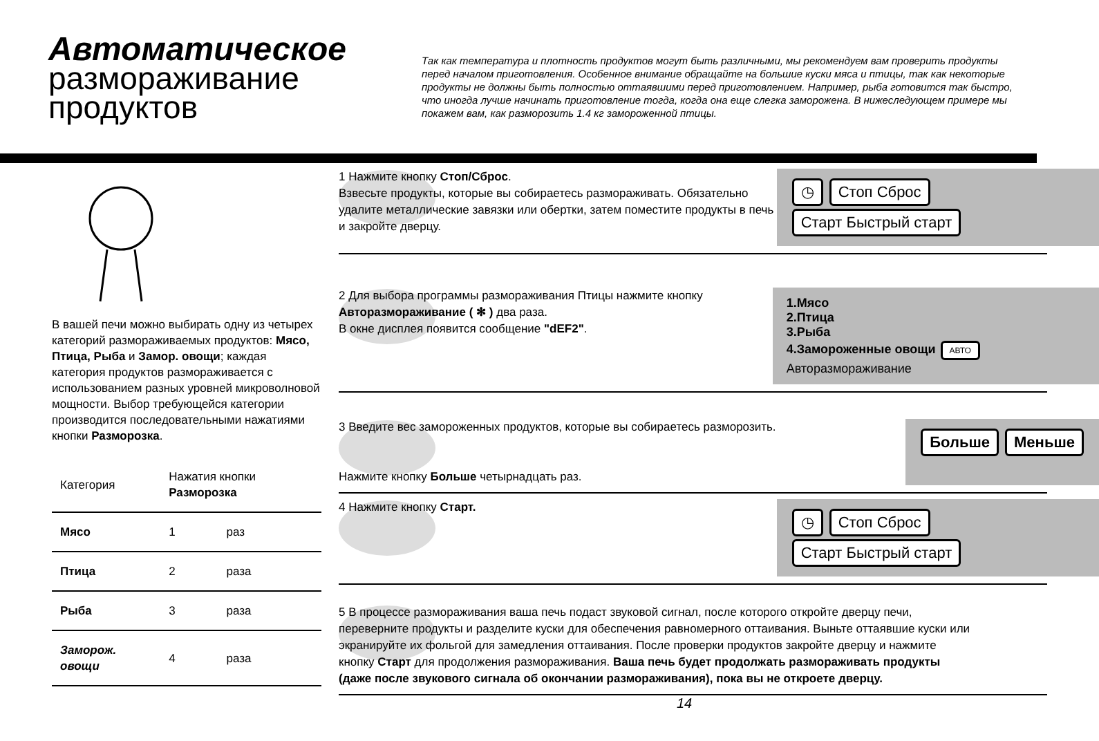Автоматическое
размораживание
продуктов
Так как температура и плотность продуктов могут быть различными, мы рекомендуем вам проверить продукты перед началом приготовления. Особенное внимание обращайте на большие куски мяса и птицы, так как некоторые продукты не должны быть полностью оттаявшими перед приготовлением. Например, рыба готовится так быстро, что иногда лучше начинать приготовление тогда, когда она еще слегка заморожена. В нижеследующем примере мы покажем вам, как разморозить 1.4 кг замороженной птицы.
В вашей печи можно выбирать одну из четырех категорий размораживаемых продуктов: Мясо, Птица, Рыба и Замор. овощи; каждая категория продуктов размораживается с использованием разных уровней микроволновой мощности. Выбор требующейся категории производится последовательными нажатиями кнопки Разморозка.
| Категория | Нажатия кнопки Разморозка | |
| --- | --- | --- |
| Мясо | 1 | раз |
| Птица | 2 | раза |
| Рыба | 3 | раза |
| Заморож. овощи | 4 | раза |
1 Нажмите кнопку Стоп/Сброс.
Взвесьте продукты, которые вы собираетесь размораживать. Обязательно удалите металлические завязки или обертки, затем поместите продукты в печь и закройте дверцу.
◷ Стоп Сброс Старт Быстрый старт
2 Для выбора программы размораживания Птицы нажмите кнопку Авторазмораживание ( ✻ ) два раза.
В окне дисплея появится сообщение "dEF2".
1.Мясо
2.Птица
3.Рыба
4.Замороженные овощи АВТО Авторазмораживание
3 Введите вес замороженных продуктов, которые вы собираетесь разморозить.
Нажмите кнопку Больше четырнадцать раз.
Больше Меньше
4 Нажмите кнопку Старт.
◷ Стоп Сброс Старт Быстрый старт
5 В процессе размораживания ваша печь подаст звуковой сигнал, после которого откройте дверцу печи, переверните продукты и разделите куски для обеспечения равномерного оттаивания. Выньте оттаявшие куски или экранируйте их фольгой для замедления оттаивания. После проверки продуктов закройте дверцу и нажмите кнопку Старт для продолжения размораживания. Ваша печь будет продолжать размораживать продукты (даже после звукового сигнала об окончании размораживания), пока вы не откроете дверцу.
14